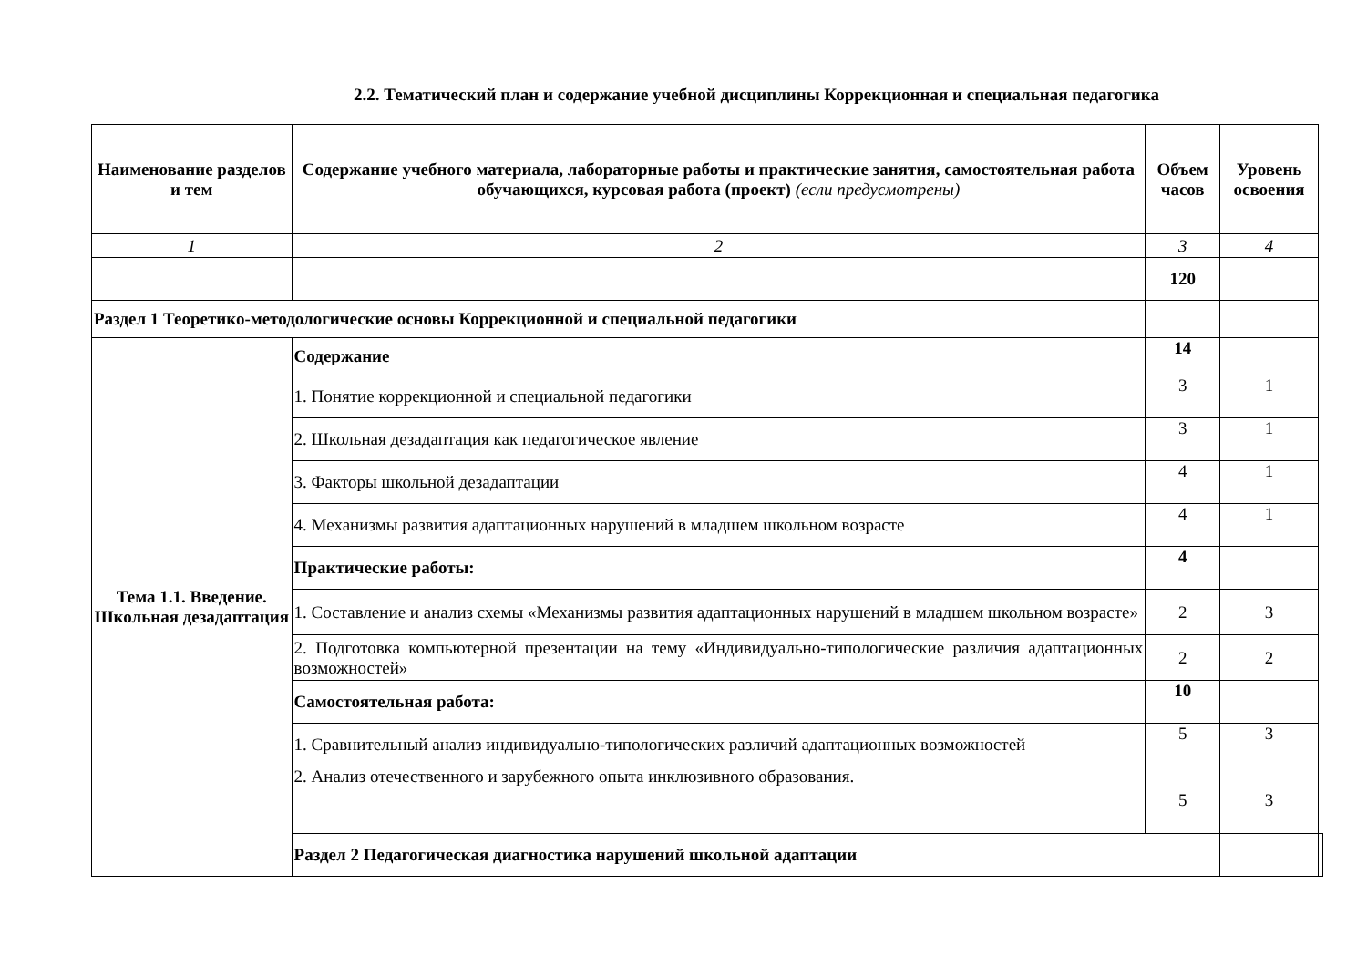2.2. Тематический план и содержание учебной дисциплины Коррекционная и специальная педагогика
| Наименование разделов и тем | Содержание учебного материала, лабораторные работы и практические занятия, самостоятельная работа обучающихся, курсовая работа (проект) (если предусмотрены) | Объем часов | Уровень освоения | |
| --- | --- | --- | --- | --- |
| 1 | 2 | 3 | 4 | |
| | | 120 | | |
| Раздел 1 Теоретико-методологические основы Коррекционной и специальной педагогики | | | | |
| Тема 1.1. Введение. Школьная дезадаптация | Содержание | 14 | | |
| | 1. Понятие коррекционной и специальной педагогики | 3 | 1 | |
| | 2. Школьная дезадаптация как педагогическое явление | 3 | 1 | |
| | 3. Факторы школьной дезадаптации | 4 | 1 | |
| | 4. Механизмы развития адаптационных нарушений в младшем школьном возрасте | 4 | 1 | |
| | Практические работы: | 4 | | |
| | 1. Составление и анализ схемы «Механизмы развития адаптационных нарушений в младшем школьном возрасте» | 2 | 3 | |
| | 2. Подготовка компьютерной презентации на тему «Индивидуально-типологические различия адаптационных возможностей» | 2 | 2 | |
| | Самостоятельная работа: | 10 | | |
| | 1. Сравнительный анализ индивидуально-типологических различий адаптационных возможностей | 5 | 3 | |
| | 2. Анализ отечественного и зарубежного опыта инклюзивного образования. | 5 | 3 | |
| | Раздел 2 Педагогическая диагностика нарушений школьной адаптации | | | |